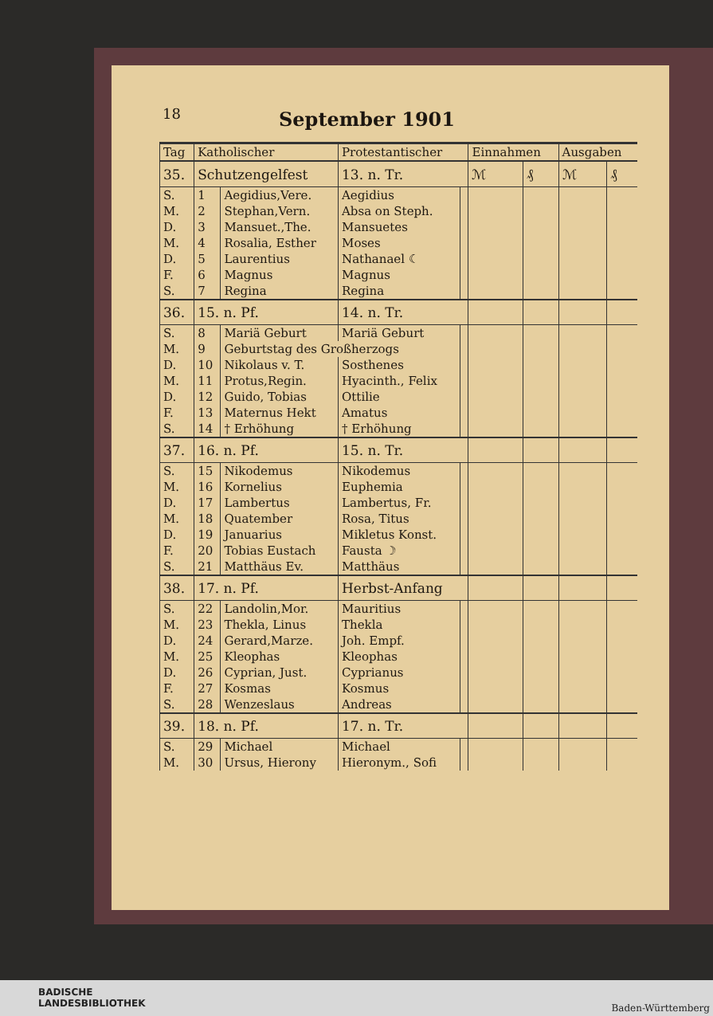18
September 1901
| Tag | Katholischer | | Protestantischer | | Einnahmen | | Ausgaben | |
| --- | --- | --- | --- | --- | --- | --- | --- | --- |
| 35. | Schutzengelfest | | 13. n. Tr. | | ℳ | ₰ | ℳ | ₰ |
| S. | 1 | Aegidius,Vere. | Aegidius | | | | | |
| M. | 2 | Stephan,Vern. | Absa on Steph. | | | | | |
| D. | 3 | Mansuet.,The. | Mansuetes | | | | | |
| M. | 4 | Rosalia, Esther | Moses | | | | | |
| D. | 5 | Laurentius | Nathanael ☾ | | | | | |
| F. | 6 | Magnus | Magnus | | | | | |
| S. | 7 | Regina | Regina | | | | | |
| 36. | 15. n. Pf. | | 14. n. Tr. | | | | | |
| S. | 8 | Mariä Geburt | Mariä Geburt | | | | | |
| M. | 9 | Geburtstag des Großherzogs | | | | | | |
| D. | 10 | Nikolaus v. T. | Sosthenes | | | | | |
| M. | 11 | Protus,Regin. | Hyacinth., Felix | | | | | |
| D. | 12 | Guido, Tobias | Ottilie | | | | | |
| F. | 13 | Maternus Hekt | Amatus | | | | | |
| S. | 14 | † Erhöhung | † Erhöhung | | | | | |
| 37. | 16. n. Pf. | | 15. n. Tr. | | | | | |
| S. | 15 | Nikodemus | Nikodemus | | | | | |
| M. | 16 | Kornelius | Euphemia | | | | | |
| D. | 17 | Lambertus | Lambertus, Fr. | | | | | |
| M. | 18 | Quatember | Rosa, Titus | | | | | |
| D. | 19 | Januarius | Mikletus Konst. | | | | | |
| F. | 20 | Tobias Eustach | Fausta ☽ | | | | | |
| S. | 21 | Matthäus Ev. | Matthäus | | | | | |
| 38. | 17. n. Pf. | | Herbst-Anfang | | | | | |
| S. | 22 | Landolin,Mor. | Mauritius | | | | | |
| M. | 23 | Thekla, Linus | Thekla | | | | | |
| D. | 24 | Gerard,Marze. | Joh. Empf. | | | | | |
| M. | 25 | Kleophas | Kleophas | | | | | |
| D. | 26 | Cyprian, Just. | Cyprianus | | | | | |
| F. | 27 | Kosmas | Kosmus | | | | | |
| S. | 28 | Wenzeslaus | Andreas | | | | | |
| 39. | 18. n. Pf. | | 17. n. Tr. | | | | | |
| S. | 29 | Michael | Michael | | | | | |
| M. | 30 | Ursus, Hierony | Hieronym., Sofi | | | | | |
BADISCHE
LANDESBIBLIOTHEK
Baden-Württemberg